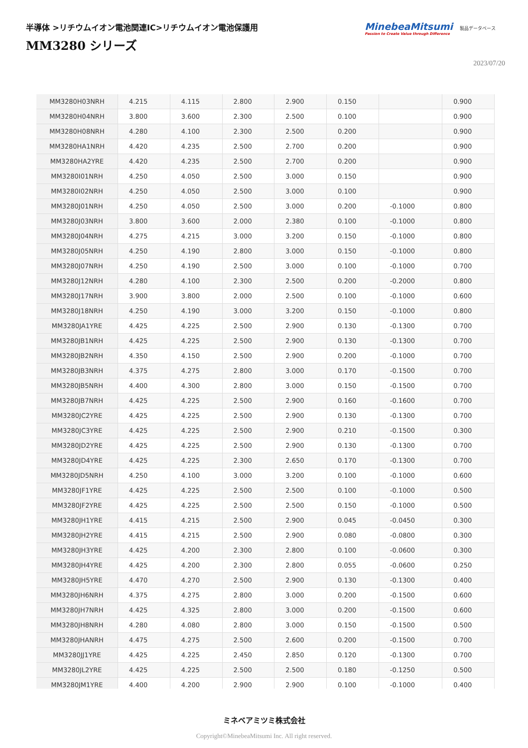半導体 >リチウムイオン電池関連IC>リチウムイオン電池保護用
MM3280 シリーズ
MinebeaMitsumi
Passion to Create Value through Difference
製品データベース
2023/07/20
| MM3280H03NRH | 4.215 | 4.115 | 2.800 | 2.900 | 0.150 | | 0.900 |
| MM3280H04NRH | 3.800 | 3.600 | 2.300 | 2.500 | 0.100 | | 0.900 |
| MM3280H08NRH | 4.280 | 4.100 | 2.300 | 2.500 | 0.200 | | 0.900 |
| MM3280HA1NRH | 4.420 | 4.235 | 2.500 | 2.700 | 0.200 | | 0.900 |
| MM3280HA2YRE | 4.420 | 4.235 | 2.500 | 2.700 | 0.200 | | 0.900 |
| MM3280I01NRH | 4.250 | 4.050 | 2.500 | 3.000 | 0.150 | | 0.900 |
| MM3280I02NRH | 4.250 | 4.050 | 2.500 | 3.000 | 0.100 | | 0.900 |
| MM3280J01NRH | 4.250 | 4.050 | 2.500 | 3.000 | 0.200 | -0.1000 | 0.800 |
| MM3280J03NRH | 3.800 | 3.600 | 2.000 | 2.380 | 0.100 | -0.1000 | 0.800 |
| MM3280J04NRH | 4.275 | 4.215 | 3.000 | 3.200 | 0.150 | -0.1000 | 0.800 |
| MM3280J05NRH | 4.250 | 4.190 | 2.800 | 3.000 | 0.150 | -0.1000 | 0.800 |
| MM3280J07NRH | 4.250 | 4.190 | 2.500 | 3.000 | 0.100 | -0.1000 | 0.700 |
| MM3280J12NRH | 4.280 | 4.100 | 2.300 | 2.500 | 0.200 | -0.2000 | 0.800 |
| MM3280J17NRH | 3.900 | 3.800 | 2.000 | 2.500 | 0.100 | -0.1000 | 0.600 |
| MM3280J18NRH | 4.250 | 4.190 | 3.000 | 3.200 | 0.150 | -0.1000 | 0.800 |
| MM3280JA1YRE | 4.425 | 4.225 | 2.500 | 2.900 | 0.130 | -0.1300 | 0.700 |
| MM3280JB1NRH | 4.425 | 4.225 | 2.500 | 2.900 | 0.130 | -0.1300 | 0.700 |
| MM3280JB2NRH | 4.350 | 4.150 | 2.500 | 2.900 | 0.200 | -0.1000 | 0.700 |
| MM3280JB3NRH | 4.375 | 4.275 | 2.800 | 3.000 | 0.170 | -0.1500 | 0.700 |
| MM3280JB5NRH | 4.400 | 4.300 | 2.800 | 3.000 | 0.150 | -0.1500 | 0.700 |
| MM3280JB7NRH | 4.425 | 4.225 | 2.500 | 2.900 | 0.160 | -0.1600 | 0.700 |
| MM3280JC2YRE | 4.425 | 4.225 | 2.500 | 2.900 | 0.130 | -0.1300 | 0.700 |
| MM3280JC3YRE | 4.425 | 4.225 | 2.500 | 2.900 | 0.210 | -0.1500 | 0.300 |
| MM3280JD2YRE | 4.425 | 4.225 | 2.500 | 2.900 | 0.130 | -0.1300 | 0.700 |
| MM3280JD4YRE | 4.425 | 4.225 | 2.300 | 2.650 | 0.170 | -0.1300 | 0.700 |
| MM3280JD5NRH | 4.250 | 4.100 | 3.000 | 3.200 | 0.100 | -0.1000 | 0.600 |
| MM3280JF1YRE | 4.425 | 4.225 | 2.500 | 2.500 | 0.100 | -0.1000 | 0.500 |
| MM3280JF2YRE | 4.425 | 4.225 | 2.500 | 2.500 | 0.150 | -0.1000 | 0.500 |
| MM3280JH1YRE | 4.415 | 4.215 | 2.500 | 2.900 | 0.045 | -0.0450 | 0.300 |
| MM3280JH2YRE | 4.415 | 4.215 | 2.500 | 2.900 | 0.080 | -0.0800 | 0.300 |
| MM3280JH3YRE | 4.425 | 4.200 | 2.300 | 2.800 | 0.100 | -0.0600 | 0.300 |
| MM3280JH4YRE | 4.425 | 4.200 | 2.300 | 2.800 | 0.055 | -0.0600 | 0.250 |
| MM3280JH5YRE | 4.470 | 4.270 | 2.500 | 2.900 | 0.130 | -0.1300 | 0.400 |
| MM3280JH6NRH | 4.375 | 4.275 | 2.800 | 3.000 | 0.200 | -0.1500 | 0.600 |
| MM3280JH7NRH | 4.425 | 4.325 | 2.800 | 3.000 | 0.200 | -0.1500 | 0.600 |
| MM3280JH8NRH | 4.280 | 4.080 | 2.800 | 3.000 | 0.150 | -0.1500 | 0.500 |
| MM3280JHANRH | 4.475 | 4.275 | 2.500 | 2.600 | 0.200 | -0.1500 | 0.700 |
| MM3280JJ1YRE | 4.425 | 4.225 | 2.450 | 2.850 | 0.120 | -0.1300 | 0.700 |
| MM3280JL2YRE | 4.425 | 4.225 | 2.500 | 2.500 | 0.180 | -0.1250 | 0.500 |
| MM3280JM1YRE | 4.400 | 4.200 | 2.900 | 2.900 | 0.100 | -0.1000 | 0.400 |
ミネベアミツミ株式会社
Copyright©MinebeaMitsumi Inc. All right reserved.